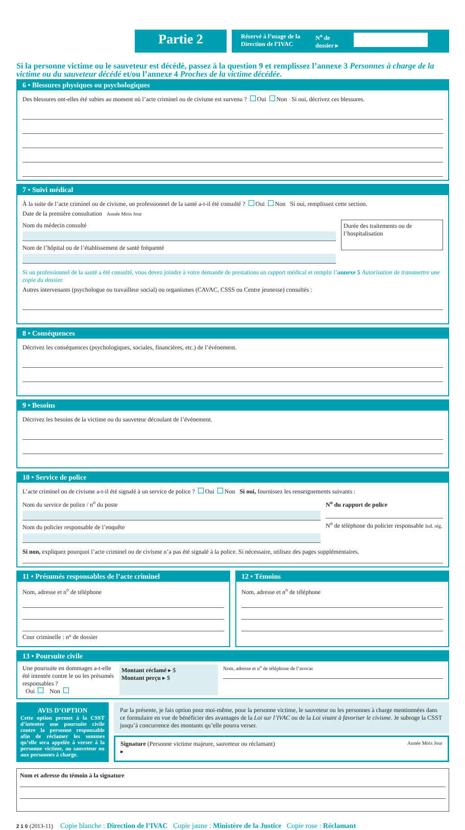Partie 2
Réservé à l’usage de la
Direction de l’IVAC
N<sup>o</sup> de
dossier ▸
Si la personne victime ou le sauveteur est décédé, passez à la question 9 et remplissez l’annexe 3 Personnes à charge de la victime ou du sauveteur décédé et/ou l’annexe 4 Proches de la victime décédée.
6 • Blessures physiques ou psychologiques
Des blessures ont-elles été subies au moment où l’acte criminel ou de civisme est survenu ? Oui Non Si oui, décrivez ces blessures.
7 • Suivi médical
À la suite de l’acte criminel ou de civisme, un professionnel de la santé a-t-il été consulté ? Oui Non Si oui, remplissez cette section.
Date de la première consultation Année Mois Jour
Nom du médecin consulté
Nom de l’hôpital ou de l’établissement de santé fréquenté
Durée des traitements ou de l’hospitalisation
Si un professionnel de la santé a été consulté, vous devez joindre à votre demande de prestations un rapport médical et remplir l’annexe 5 Autorisation de transmettre une copie du dossier.
Autres intervenants (psychologue ou travailleur social) ou organismes (CAVAC, CSSS ou Centre jeunesse) consultés :
8 • Conséquences
Décrivez les conséquences (psychologiques, sociales, financières, etc.) de l’événement.
9 • Besoins
Décrivez les besoins de la victime ou du sauveteur découlant de l’événement.
10 • Service de police
L’acte criminel ou de civisme a-t-il été signalé à un service de police ? Oui Non Si oui, fournissez les renseignements suivants :
Nom du service de police / n<sup>o</sup> du poste
Nom du policier responsable de l’enquête
N<sup>o</sup> du rapport de police
N<sup>o</sup> de téléphone du policier responsable Ind. rég.
Si non, expliquez pourquoi l’acte criminel ou de civisme n’a pas été signalé à la police. Si nécessaire, utilisez des pages supplémentaires.
11 • Présumés responsables de l’acte criminel
Nom, adresse et n<sup>o</sup> de téléphone
Cour criminelle : n° de dossier
12 • Témoins
Nom, adresse et n<sup>o</sup> de téléphone
13 • Poursuite civile
Une poursuite en dommages a-t-elle été intentée contre le ou les présumés responsables ?
Oui Non
Montant réclamé ▸ $
Montant perçu ▸ $
Nom, adresse et n<sup>o</sup> de téléphone de l’avocat
AVIS D’OPTION
Cette option permet à la CSST d’intenter une poursuite civile contre la personne responsable afin de réclamer les sommes qu’elle sera appelée à verser à la personne victime, au sauveteur ou aux personnes à charge.
Par la présente, je fais option pour moi-même, pour la personne victime, le sauveteur ou les personnes à charge mentionnées dans ce formulaire en vue de bénéficier des avantages de la Loi sur l’IVAC ou de la Loi visant à favoriser le civisme. Je subroge la CSST jusqu’à concurrence des montants qu’elle pourra verser.
Signature (Personne victime majeure, sauveteur ou réclamant) Année Mois Jour
▸
Nom et adresse du témoin à la signature
2 1 0 (2013-11) Copie blanche : Direction de l’IVAC Copie jaune : Ministère de la Justice Copie rose : Réclamant